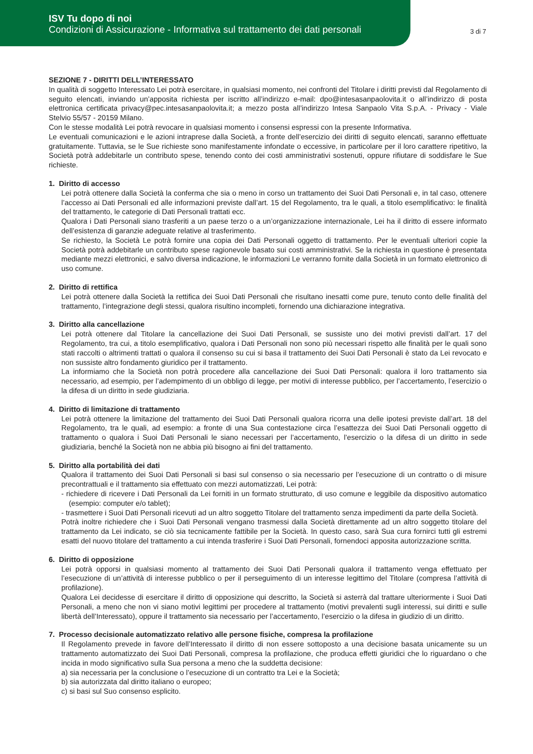ISV Tu dopo di noi
Condizioni di Assicurazione - Informativa sul trattamento dei dati personali
3 di 7
SEZIONE 7 - DIRITTI DELL’INTERESSATO
In qualità di soggetto Interessato Lei potrà esercitare, in qualsiasi momento, nei confronti del Titolare i diritti previsti dal Regolamento di seguito elencati, inviando un’apposita richiesta per iscritto all’indirizzo e-mail: dpo@intesasanpaolovita.it o all’indirizzo di posta elettronica certificata privacy@pec.intesasanpaolovita.it; a mezzo posta all’indirizzo Intesa Sanpaolo Vita S.p.A. - Privacy - Viale Stelvio 55/57 - 20159 Milano.
Con le stesse modalità Lei potrà revocare in qualsiasi momento i consensi espressi con la presente Informativa.
Le eventuali comunicazioni e le azioni intraprese dalla Società, a fronte dell’esercizio dei diritti di seguito elencati, saranno effettuate gratuitamente. Tuttavia, se le Sue richieste sono manifestamente infondate o eccessive, in particolare per il loro carattere ripetitivo, la Società potrà addebitarle un contributo spese, tenendo conto dei costi amministrativi sostenuti, oppure rifiutare di soddisfare le Sue richieste.
1. Diritto di accesso
Lei potrà ottenere dalla Società la conferma che sia o meno in corso un trattamento dei Suoi Dati Personali e, in tal caso, ottenere l’accesso ai Dati Personali ed alle informazioni previste dall’art. 15 del Regolamento, tra le quali, a titolo esemplificativo: le finalità del trattamento, le categorie di Dati Personali trattati ecc.
Qualora i Dati Personali siano trasferiti a un paese terzo o a un’organizzazione internazionale, Lei ha il diritto di essere informato dell’esistenza di garanzie adeguate relative al trasferimento.
Se richiesto, la Società Le potrà fornire una copia dei Dati Personali oggetto di trattamento. Per le eventuali ulteriori copie la Società potrà addebitarle un contributo spese ragionevole basato sui costi amministrativi. Se la richiesta in questione è presentata mediante mezzi elettronici, e salvo diversa indicazione, le informazioni Le verranno fornite dalla Società in un formato elettronico di uso comune.
2. Diritto di rettifica
Lei potrà ottenere dalla Società la rettifica dei Suoi Dati Personali che risultano inesatti come pure, tenuto conto delle finalità del trattamento, l’integrazione degli stessi, qualora risultino incompleti, fornendo una dichiarazione integrativa.
3. Diritto alla cancellazione
Lei potrà ottenere dal Titolare la cancellazione dei Suoi Dati Personali, se sussiste uno dei motivi previsti dall’art. 17 del Regolamento, tra cui, a titolo esemplificativo, qualora i Dati Personali non sono più necessari rispetto alle finalità per le quali sono stati raccolti o altrimenti trattati o qualora il consenso su cui si basa il trattamento dei Suoi Dati Personali è stato da Lei revocato e non sussiste altro fondamento giuridico per il trattamento.
La informiamo che la Società non potrà procedere alla cancellazione dei Suoi Dati Personali: qualora il loro trattamento sia necessario, ad esempio, per l’adempimento di un obbligo di legge, per motivi di interesse pubblico, per l’accertamento, l’esercizio o la difesa di un diritto in sede giudiziaria.
4. Diritto di limitazione di trattamento
Lei potrà ottenere la limitazione del trattamento dei Suoi Dati Personali qualora ricorra una delle ipotesi previste dall’art. 18 del Regolamento, tra le quali, ad esempio: a fronte di una Sua contestazione circa l’esattezza dei Suoi Dati Personali oggetto di trattamento o qualora i Suoi Dati Personali le siano necessari per l’accertamento, l’esercizio o la difesa di un diritto in sede giudiziaria, benché la Società non ne abbia più bisogno ai fini del trattamento.
5. Diritto alla portabilità dei dati
Qualora il trattamento dei Suoi Dati Personali si basi sul consenso o sia necessario per l’esecuzione di un contratto o di misure precontrattuali e il trattamento sia effettuato con mezzi automatizzati, Lei potrà:
- richiedere di ricevere i Dati Personali da Lei forniti in un formato strutturato, di uso comune e leggibile da dispositivo automatico (esempio: computer e/o tablet);
- trasmettere i Suoi Dati Personali ricevuti ad un altro soggetto Titolare del trattamento senza impedimenti da parte della Società.
Potrà inoltre richiedere che i Suoi Dati Personali vengano trasmessi dalla Società direttamente ad un altro soggetto titolare del trattamento da Lei indicato, se ciò sia tecnicamente fattibile per la Società. In questo caso, sarà Sua cura fornirci tutti gli estremi esatti del nuovo titolare del trattamento a cui intenda trasferire i Suoi Dati Personali, fornendoci apposita autorizzazione scritta.
6. Diritto di opposizione
Lei potrà opporsi in qualsiasi momento al trattamento dei Suoi Dati Personali qualora il trattamento venga effettuato per l’esecuzione di un’attività di interesse pubblico o per il perseguimento di un interesse legittimo del Titolare (compresa l’attività di profilazione).
Qualora Lei decidesse di esercitare il diritto di opposizione qui descritto, la Società si asterrà dal trattare ulteriormente i Suoi Dati Personali, a meno che non vi siano motivi legittimi per procedere al trattamento (motivi prevalenti sugli interessi, sui diritti e sulle libertà dell’Interessato), oppure il trattamento sia necessario per l’accertamento, l’esercizio o la difesa in giudizio di un diritto.
7. Processo decisionale automatizzato relativo alle persone fisiche, compresa la profilazione
Il Regolamento prevede in favore dell’Interessato il diritto di non essere sottoposto a una decisione basata unicamente su un trattamento automatizzato dei Suoi Dati Personali, compresa la profilazione, che produca effetti giuridici che lo riguardano o che incida in modo significativo sulla Sua persona a meno che la suddetta decisione:
a) sia necessaria per la conclusione o l’esecuzione di un contratto tra Lei e la Società;
b) sia autorizzata dal diritto italiano o europeo;
c) si basi sul Suo consenso esplicito.